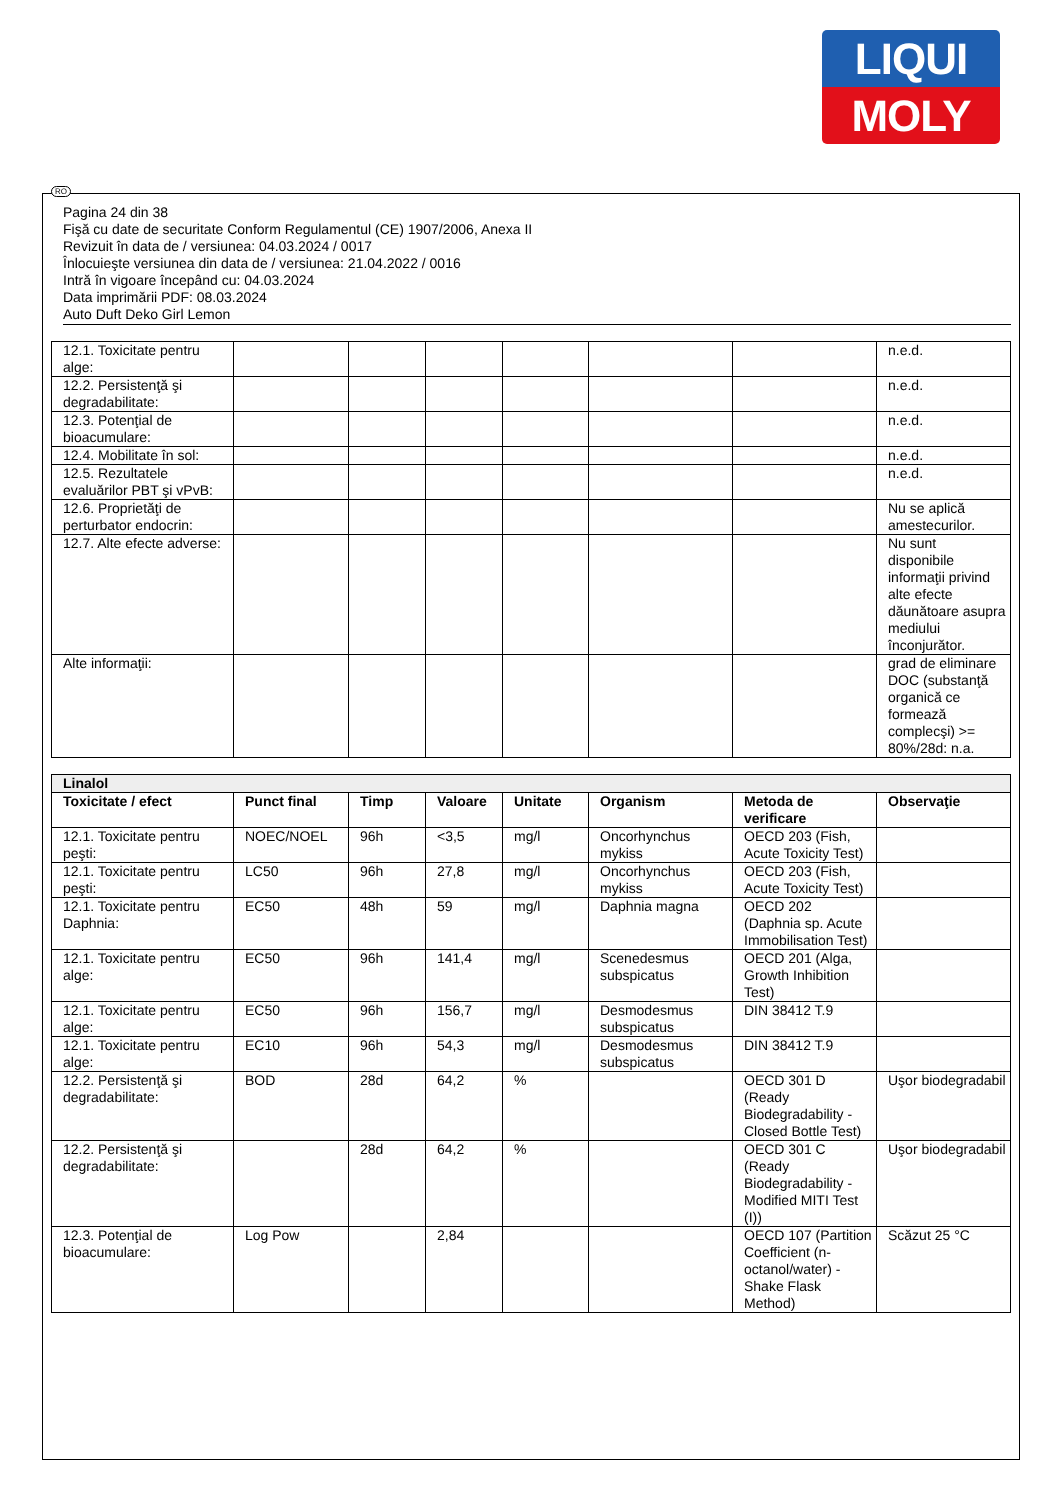LIQUI
MOLY
RO
Pagina 24 din 38
Fişă cu date de securitate Conform Regulamentul (CE) 1907/2006, Anexa II
Revizuit în data de / versiunea: 04.03.2024 / 0017
Înlocuieşte versiunea din data de / versiunea: 21.04.2022 / 0016
Intră în vigoare începând cu: 04.03.2024
Data imprimării PDF: 08.03.2024
Auto Duft Deko Girl Lemon
| 12.1. Toxicitate pentru alge: | | | | | | | n.e.d. |
| 12.2. Persistenţă şi degradabilitate: | | | | | | | n.e.d. |
| 12.3. Potenţial de bioacumulare: | | | | | | | n.e.d. |
| 12.4. Mobilitate în sol: | | | | | | | n.e.d. |
| 12.5. Rezultatele evaluărilor PBT şi vPvB: | | | | | | | n.e.d. |
| 12.6. Proprietăţi de perturbator endocrin: | | | | | | | Nu se aplică amestecurilor. |
| 12.7. Alte efecte adverse: | | | | | | | Nu sunt disponibile informaţii privind alte efecte dăunătoare asupra mediului înconjurător. |
| Alte informaţii: | | | | | | | grad de eliminare DOC (substanţă organică ce formează complecşi) >= 80%/28d: n.a. |
| Linalol | | | | | | | |
| Toxicitate / efect | Punct final | Timp | Valoare | Unitate | Organism | Metoda de verificare | Observaţie |
| 12.1. Toxicitate pentru peşti: | NOEC/NOEL | 96h | <3,5 | mg/l | Oncorhynchus mykiss | OECD 203 (Fish, Acute Toxicity Test) | |
| 12.1. Toxicitate pentru peşti: | LC50 | 96h | 27,8 | mg/l | Oncorhynchus mykiss | OECD 203 (Fish, Acute Toxicity Test) | |
| 12.1. Toxicitate pentru Daphnia: | EC50 | 48h | 59 | mg/l | Daphnia magna | OECD 202 (Daphnia sp. Acute Immobilisation Test) | |
| 12.1. Toxicitate pentru alge: | EC50 | 96h | 141,4 | mg/l | Scenedesmus subspicatus | OECD 201 (Alga, Growth Inhibition Test) | |
| 12.1. Toxicitate pentru alge: | EC50 | 96h | 156,7 | mg/l | Desmodesmus subspicatus | DIN 38412 T.9 | |
| 12.1. Toxicitate pentru alge: | EC10 | 96h | 54,3 | mg/l | Desmodesmus subspicatus | DIN 38412 T.9 | |
| 12.2. Persistenţă şi degradabilitate: | BOD | 28d | 64,2 | % | | OECD 301 D (Ready Biodegradability - Closed Bottle Test) | Uşor biodegradabil |
| 12.2. Persistenţă şi degradabilitate: | | 28d | 64,2 | % | | OECD 301 C (Ready Biodegradability - Modified MITI Test (I)) | Uşor biodegradabil |
| 12.3. Potenţial de bioacumulare: | Log Pow | | 2,84 | | | OECD 107 (Partition Coefficient (n-octanol/water) - Shake Flask Method) | Scăzut 25 °C |